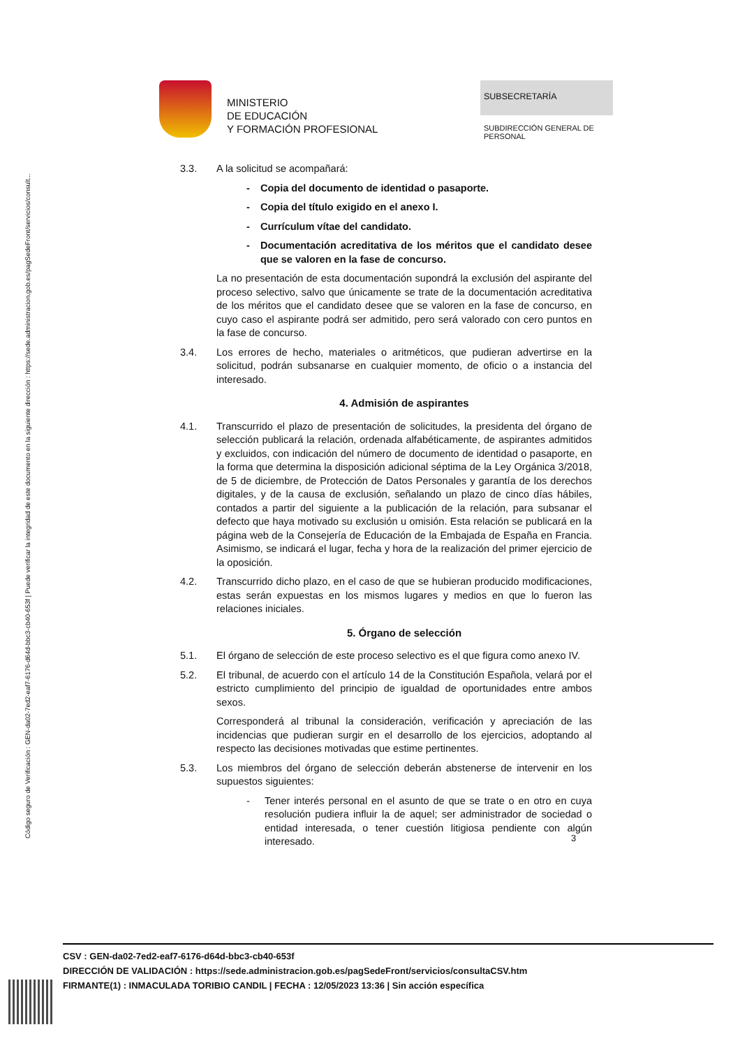Código seguro de Verificación : GEN-da02-7ed2-eaf7-6176-d64d-bbc3-cb40-653f | Puede verificar la integridad de este documento en la siguiente dirección : https://sede.administracion.gob.es/pagSedeFront/servicios/consult...
MINISTERIO
DE EDUCACIÓN
Y FORMACIÓN PROFESIONAL
SUBSECRETARÍA
SUBDIRECCIÓN GENERAL DE PERSONAL
3.3. A la solicitud se acompañará:
- Copia del documento de identidad o pasaporte.
- Copia del título exigido en el anexo I.
- Currículum vítae del candidato.
- Documentación acreditativa de los méritos que el candidato desee que se valoren en la fase de concurso.
La no presentación de esta documentación supondrá la exclusión del aspirante del proceso selectivo, salvo que únicamente se trate de la documentación acreditativa de los méritos que el candidato desee que se valoren en la fase de concurso, en cuyo caso el aspirante podrá ser admitido, pero será valorado con cero puntos en la fase de concurso.
3.4. Los errores de hecho, materiales o aritméticos, que pudieran advertirse en la solicitud, podrán subsanarse en cualquier momento, de oficio o a instancia del interesado.
4. Admisión de aspirantes
4.1. Transcurrido el plazo de presentación de solicitudes, la presidenta del órgano de selección publicará la relación, ordenada alfabéticamente, de aspirantes admitidos y excluidos, con indicación del número de documento de identidad o pasaporte, en la forma que determina la disposición adicional séptima de la Ley Orgánica 3/2018, de 5 de diciembre, de Protección de Datos Personales y garantía de los derechos digitales, y de la causa de exclusión, señalando un plazo de cinco días hábiles, contados a partir del siguiente a la publicación de la relación, para subsanar el defecto que haya motivado su exclusión u omisión. Esta relación se publicará en la página web de la Consejería de Educación de la Embajada de España en Francia. Asimismo, se indicará el lugar, fecha y hora de la realización del primer ejercicio de la oposición.
4.2. Transcurrido dicho plazo, en el caso de que se hubieran producido modificaciones, estas serán expuestas en los mismos lugares y medios en que lo fueron las relaciones iniciales.
5. Órgano de selección
5.1. El órgano de selección de este proceso selectivo es el que figura como anexo IV.
5.2. El tribunal, de acuerdo con el artículo 14 de la Constitución Española, velará por el estricto cumplimiento del principio de igualdad de oportunidades entre ambos sexos.
Corresponderá al tribunal la consideración, verificación y apreciación de las incidencias que pudieran surgir en el desarrollo de los ejercicios, adoptando al respecto las decisiones motivadas que estime pertinentes.
5.3. Los miembros del órgano de selección deberán abstenerse de intervenir en los supuestos siguientes:
- Tener interés personal en el asunto de que se trate o en otro en cuya resolución pudiera influir la de aquel; ser administrador de sociedad o entidad interesada, o tener cuestión litigiosa pendiente con algún interesado.
3
CSV : GEN-da02-7ed2-eaf7-6176-d64d-bbc3-cb40-653f
DIRECCIÓN DE VALIDACIÓN : https://sede.administracion.gob.es/pagSedeFront/servicios/consultaCSV.htm
FIRMANTE(1) : INMACULADA TORIBIO CANDIL | FECHA : 12/05/2023 13:36 | Sin acción específica